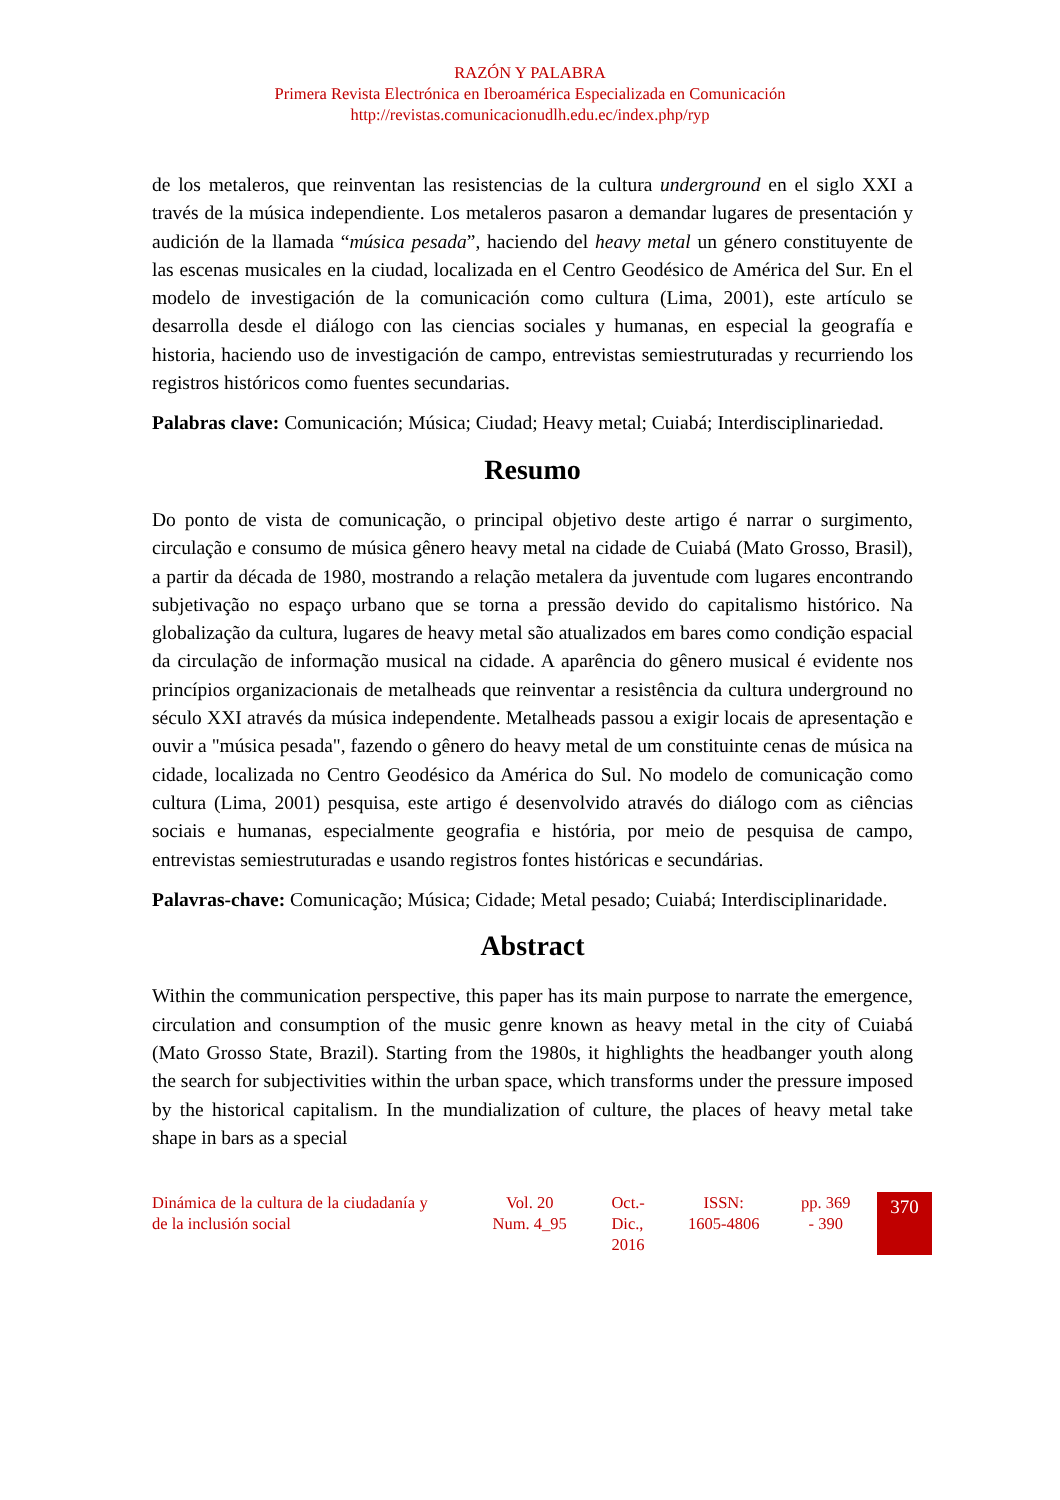RAZÓN Y PALABRA
Primera Revista Electrónica en Iberoamérica Especializada en Comunicación
http://revistas.comunicacionudlh.edu.ec/index.php/ryp
de los metaleros, que reinventan las resistencias de la cultura underground en el siglo XXI a través de la música independiente. Los metaleros pasaron a demandar lugares de presentación y audición de la llamada “música pesada”, haciendo del heavy metal un género constituyente de las escenas musicales en la ciudad, localizada en el Centro Geodésico de América del Sur. En el modelo de investigación de la comunicación como cultura (Lima, 2001), este artículo se desarrolla desde el diálogo con las ciencias sociales y humanas, en especial la geografía e historia, haciendo uso de investigación de campo, entrevistas semiestruturadas y recurriendo los registros históricos como fuentes secundarias.
Palabras clave: Comunicación; Música; Ciudad; Heavy metal; Cuiabá; Interdisciplinariedad.
Resumo
Do ponto de vista de comunicação, o principal objetivo deste artigo é narrar o surgimento, circulação e consumo de música gênero heavy metal na cidade de Cuiabá (Mato Grosso, Brasil), a partir da década de 1980, mostrando a relação metalera da juventude com lugares encontrando subjetivação no espaço urbano que se torna a pressão devido do capitalismo histórico. Na globalização da cultura, lugares de heavy metal são atualizados em bares como condição espacial da circulação de informação musical na cidade. A aparência do gênero musical é evidente nos princípios organizacionais de metalheads que reinventar a resistência da cultura underground no século XXI através da música independente. Metalheads passou a exigir locais de apresentação e ouvir a "música pesada", fazendo o gênero do heavy metal de um constituinte cenas de música na cidade, localizada no Centro Geodésico da América do Sul. No modelo de comunicação como cultura (Lima, 2001) pesquisa, este artigo é desenvolvido através do diálogo com as ciências sociais e humanas, especialmente geografia e história, por meio de pesquisa de campo, entrevistas semiestruturadas e usando registros fontes históricas e secundárias.
Palavras-chave: Comunicação; Música; Cidade; Metal pesado; Cuiabá; Interdisciplinaridade.
Abstract
Within the communication perspective, this paper has its main purpose to narrate the emergence, circulation and consumption of the music genre known as heavy metal in the city of Cuiabá (Mato Grosso State, Brazil). Starting from the 1980s, it highlights the headbanger youth along the search for subjectivities within the urban space, which transforms under the pressure imposed by the historical capitalism. In the mundialization of culture, the places of heavy metal take shape in bars as a special
| Dinámica de la cultura de la ciudadanía y de la inclusión social | | Vol. 20 Num. 4_95 | | Oct.- Dic., 2016 | ISSN: 1605-4806 | pp. 369 - 390 | 370 |